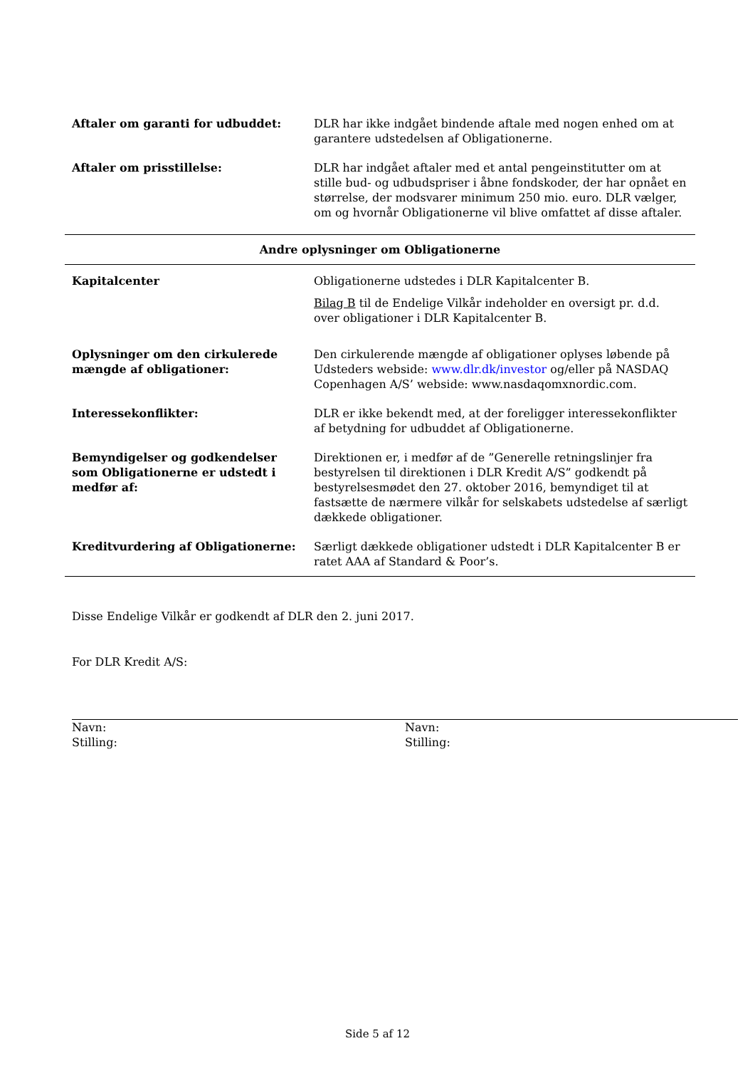| Aftaler om garanti for udbuddet: | DLR har ikke indgået bindende aftale med nogen enhed om at garantere udstedelsen af Obligationerne. |
| Aftaler om prisstillelse: | DLR har indgået aftaler med et antal pengeinstitutter om at stille bud- og udbudspriser i åbne fondskoder, der har opnået en størrelse, der modsvarer minimum 250 mio. euro. DLR vælger, om og hvornår Obligationerne vil blive omfattet af disse aftaler. |
| Andre oplysninger om Obligationerne | |
| Kapitalcenter | Obligationerne udstedes i DLR Kapitalcenter B. Bilag B til de Endelige Vilkår indeholder en oversigt pr. d.d. over obligationer i DLR Kapitalcenter B. |
| Oplysninger om den cirkulerede mængde af obligationer: | Den cirkulerende mængde af obligationer oplyses løbende på Udsteders webside: www.dlr.dk/investor og/eller på NASDAQ Copenhagen A/S’ webside: www.nasdaqomxnordic.com. |
| Interessekonflikter: | DLR er ikke bekendt med, at der foreligger interessekonflikter af betydning for udbuddet af Obligationerne. |
| Bemyndigelser og godkendelser som Obligationerne er udstedt i medfør af: | Direktionen er, i medfør af de ”Generelle retningslinjer fra bestyrelsen til direktionen i DLR Kredit A/S” godkendt på bestyrelsesmødet den 27. oktober 2016, bemyndiget til at fastsætte de nærmere vilkår for selskabets udstedelse af særligt dækkede obligationer. |
| Kreditvurdering af Obligationerne: | Særligt dækkede obligationer udstedt i DLR Kapitalcenter B er ratet AAA af Standard & Poor’s. |
Disse Endelige Vilkår er godkendt af DLR den 2. juni 2017.
For DLR Kredit A/S:
Navn:
Stilling:
Navn:
Stilling:
Side 5 af 12